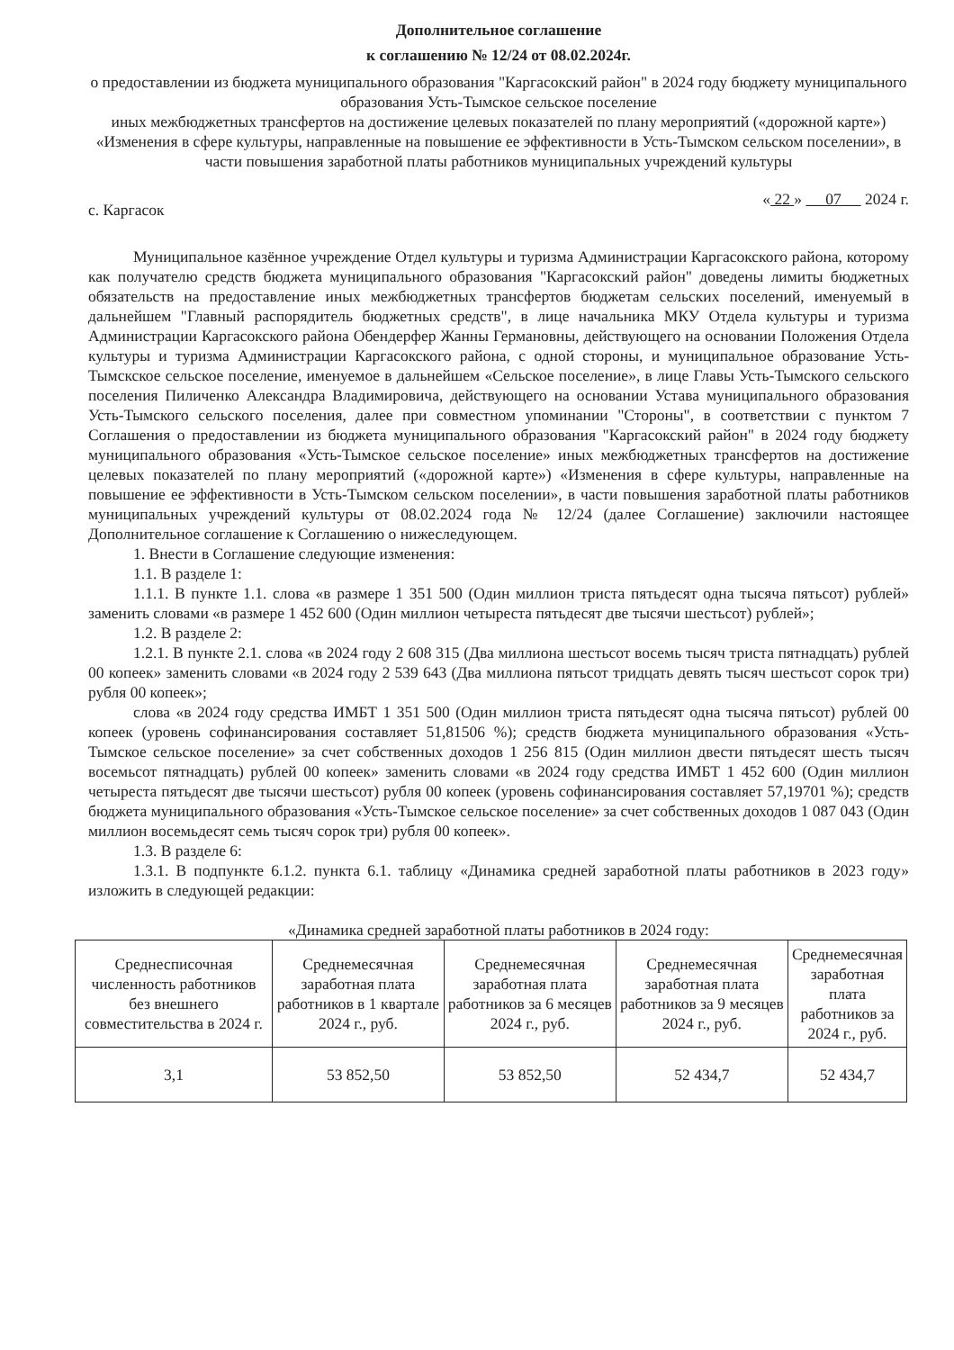Дополнительное соглашение
к соглашению № 12/24 от 08.02.2024г.
о предоставлении из бюджета муниципального образования "Каргасокский район" в 2024 году бюджету муниципального образования Усть-Тымское сельское поселение
иных межбюджетных трансфертов на достижение целевых показателей по плану мероприятий («дорожной карте») «Изменения в сфере культуры, направленные на повышение ее эффективности в Усть-Тымском сельском поселении», в части повышения заработной платы работников муниципальных учреждений культуры
с. Каргасок « 22 » 07 2024 г.
Муниципальное казённое учреждение Отдел культуры и туризма Администрации Каргасокского района, которому как получателю средств бюджета муниципального образования "Каргасокский район" доведены лимиты бюджетных обязательств на предоставление иных межбюджетных трансфертов бюджетам сельских поселений, именуемый в дальнейшем "Главный распорядитель бюджетных средств", в лице начальника МКУ Отдела культуры и туризма Администрации Каргасокского района Обендерфер Жанны Германовны, действующего на основании Положения Отдела культуры и туризма Администрации Каргасокского района, с одной стороны, и муниципальное образование Усть-Тымскское сельское поселение, именуемое в дальнейшем «Сельское поселение», в лице Главы Усть-Тымского сельского поселения Пиличенко Александра Владимировича, действующего на основании Устава муниципального образования Усть-Тымского сельского поселения, далее при совместном упоминании "Стороны", в соответствии с пунктом 7 Соглашения о предоставлении из бюджета муниципального образования "Каргасокский район" в 2024 году бюджету муниципального образования «Усть-Тымское сельское поселение» иных межбюджетных трансфертов на достижение целевых показателей по плану мероприятий («дорожной карте») «Изменения в сфере культуры, направленные на повышение ее эффективности в Усть-Тымском сельском поселении», в части повышения заработной платы работников муниципальных учреждений культуры от 08.02.2024 года № 12/24 (далее Соглашение) заключили настоящее Дополнительное соглашение к Соглашению о нижеследующем.
1. Внести в Соглашение следующие изменения:
1.1. В разделе 1:
1.1.1. В пункте 1.1. слова «в размере 1 351 500 (Один миллион триста пятьдесят одна тысяча пятьсот) рублей» заменить словами «в размере 1 452 600 (Один миллион четыреста пятьдесят две тысячи шестьсот) рублей»;
1.2. В разделе 2:
1.2.1. В пункте 2.1. слова «в 2024 году 2 608 315 (Два миллиона шестьсот восемь тысяч триста пятнадцать) рублей 00 копеек» заменить словами «в 2024 году 2 539 643 (Два миллиона пятьсот тридцать девять тысяч шестьсот сорок три) рубля 00 копеек»;
слова «в 2024 году средства ИМБТ 1 351 500 (Один миллион триста пятьдесят одна тысяча пятьсот) рублей 00 копеек (уровень софинансирования составляет 51,81506 %); средств бюджета муниципального образования «Усть-Тымское сельское поселение» за счет собственных доходов 1 256 815 (Один миллион двести пятьдесят шесть тысяч восемьсот пятнадцать) рублей 00 копеек» заменить словами «в 2024 году средства ИМБТ 1 452 600 (Один миллион четыреста пятьдесят две тысячи шестьсот) рубля 00 копеек (уровень софинансирования составляет 57,19701 %); средств бюджета муниципального образования «Усть-Тымское сельское поселение» за счет собственных доходов 1 087 043 (Один миллион восемьдесят семь тысяч сорок три) рубля 00 копеек».
1.3. В разделе 6:
1.3.1. В подпункте 6.1.2. пункта 6.1. таблицу «Динамика средней заработной платы работников в 2023 году» изложить в следующей редакции:
«Динамика средней заработной платы работников в 2024 году:
| Среднесписочная численность работников без внешнего совместительства в 2024 г. | Среднемесячная заработная плата работников в 1 квартале 2024 г., руб. | Среднемесячная заработная плата работников за 6 месяцев 2024 г., руб. | Среднемесячная заработная плата работников за 9 месяцев 2024 г., руб. | Среднемесячная заработная плата работников за 2024 г., руб. |
| --- | --- | --- | --- | --- |
| 3,1 | 53 852,50 | 53 852,50 | 52 434,7 | 52 434,7 |